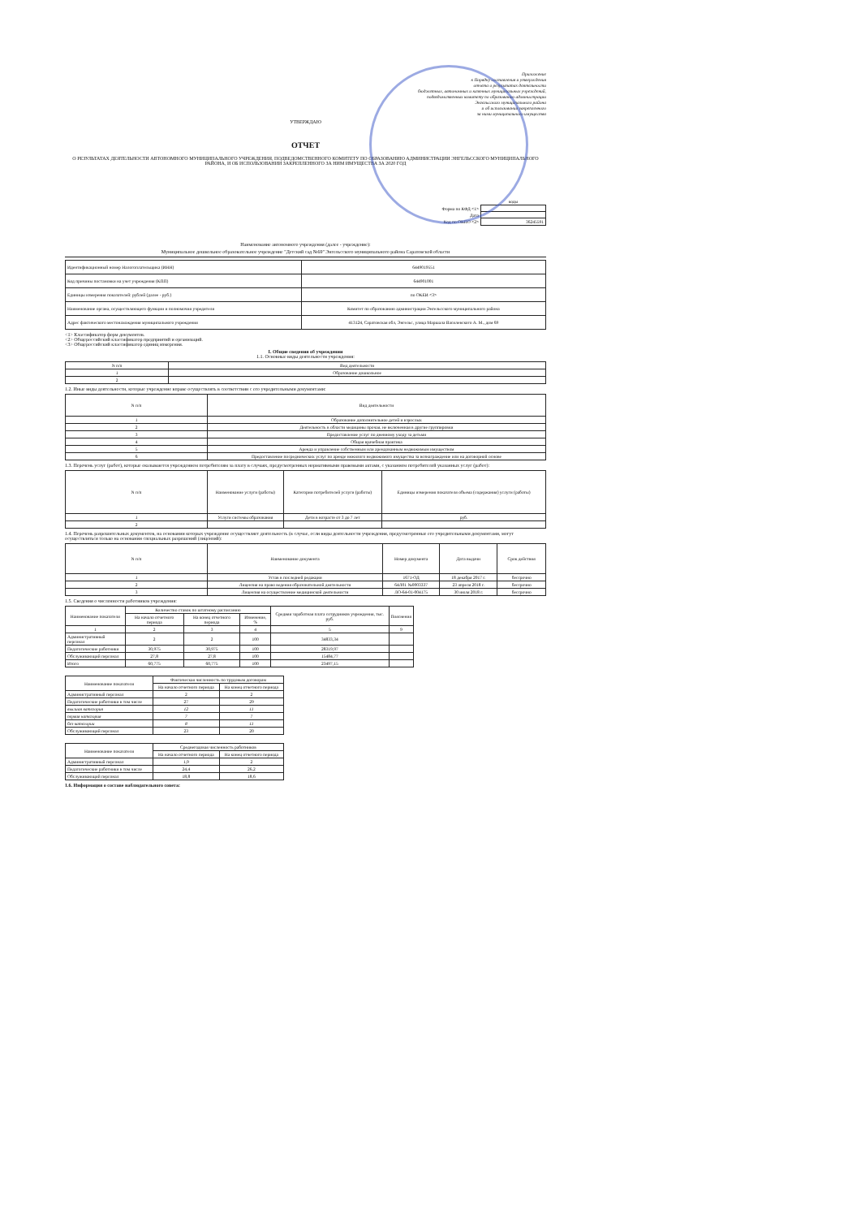Приложение
к Порядку составления и утверждения
отчета о результатах деятельности
бюджетных, автономных и казенных муниципальных учреждений,
подведомственных комитету по образованию администрации
Энгельсского муниципального района
и об использовании закрепленного
за ними муниципального имущества
УТВЕРЖДАЮ
ОТЧЕТ
О РЕЗУЛЬТАТАХ ДЕЯТЕЛЬНОСТИ АВТОНОМНОГО МУНИЦИПАЛЬНОГО УЧРЕЖДЕНИЯ, ПОДВЕДОМСТВЕННОГО КОМИТЕТУ ПО ОБРАЗОВАНИЮ АДМИНИСТРАЦИИ ЭНГЕЛЬССКОГО МУНИЦИПАЛЬНОГО РАЙОНА, И ОБ ИСПОЛЬЗОВАНИИ ЗАКРЕПЛЕННОГО ЗА НИМ ИМУЩЕСТВА ЗА 2020 ГОД
| | коды |
| Форма по КФД <1> | |
| Дата | |
| Код по ОКПО <2> | 36245591 |
Наименование автономного учреждения (далее - учреждение):
Муниципальное дошкольное образовательное учреждение "Детский сад №69" Энгельсского муниципального района Саратовской области
| Идентификационный номер Налогоплательщика (ИНН) | 6449019551 |
| Код причины постановки на учет учреждения (КПП) | 644901001 |
| Единицы измерения показателей: рублей (далее - руб.) | по ОКЕИ <3> |
| Наименование органа, осуществляющего функции и полномочия учредителя | Комитет по образованию администрации Энгельсского муниципального района |
| Адрес фактического местонахождения муниципального учреждения | 413124, Саратовская обл, Энгельс, улица Маршала Василевского А. М., дом 69 |
<1> Классификатор форм документов.
<2> Общероссийский классификатор предприятий и организаций.
<3> Общероссийский классификатор единиц измерения.
I. Общие сведения об учреждении
1.1. Основные виды деятельности учреждения:
| N п/п | Вид деятельности |
| --- | --- |
| 1 | Образование дошкольное |
| 2 | |
1.2. Иные виды деятельности, которые учреждение вправе осуществлять в соответствии с его учредительными документами:
| N п/п | Вид деятельности |
| --- | --- |
| 1 | Образование дополнительное детей и взрослых |
| 2 | Деятельность в области медицины прочая, не включенная в другие группировки |
| 3 | Предоставление услуг по дневному уходу за детьми |
| 4 | Общая врачебная практика |
| 5 | Аренда и управление собственным или арендованным недвижимым имуществом |
| 6 | Предоставление посреднических услуг по аренде нежилого недвижимого имущества за вознаграждение или на договорной основе |
1.3. Перечень услуг (работ), которые оказываются учреждением потребителям за плату в случаях, предусмотренных нормативными правовыми актами, с указанием потребителей указанных услуг (работ):
| N п/п | Наименование услуги (работы) | Категории потребителей услуги (работы) | Единицы измерения показателя объема (содержания) услуги (работы) |
| --- | --- | --- | --- |
| 1 | Услуги системы образования | Дети в возрасте от 3 до 7 лет | руб. |
| 2 | | | |
1.4. Перечень разрешительных документов, на основании которых учреждение осуществляет деятельность (в случае, если виды деятельности учреждения, предусмотренные его учредительными документами, могут осуществляться только на основании специальных разрешений (лицензий):
| N п/п | Наименование документа | Номер документа | Дата выдачи | Срок действия |
| --- | --- | --- | --- | --- |
| 1 | Устав в последней редакции | 1671-ОД | 18 декабря 2017 г. | бессрочно |
| 2 | Лицензия на право ведения образовательной деятельности | 64Л01 №0003337 | 23 апреля 2018 г. | бессрочно |
| 3 | Лицензия на осуществление медицинской деятельности | ЛО-64-01-004175 | 30 июля 2018 г. | бессрочно |
1.5. Сведения о численности работников учреждения:
| Наименование показателя | Количество ставок по штатному расписанию | | | Средняя заработная плата сотрудников учреждения, тыс. руб. | Пояснения |
| --- | --- | --- | --- | --- | --- |
| | На начало отчетного периода | На конец отчетного периода | Изменение, % | | |
| 1 | 2 | 3 | 4 | 5 | 9 |
| Административный персонал | 2 | 2 | 100 | 34833,34 | |
| Педагогические работники | 30,975 | 30,975 | 100 | 28319,97 | |
| Обслуживающий персонал | 27,8 | 27,8 | 100 | 15484,77 | |
| Итого | 60,775 | 60,775 | 100 | 23497,15 | |
| Наименование показателя | Фактическая численность по трудовым договорам | |
| --- | --- | --- |
| | На начало отчетного периода | На конец отчетного периода |
| Административный персонал | 2 | 2 |
| Педагогические работники в том числе | 27 | 29 |
| высшая категория | 12 | 11 |
| первая категория | 7 | 7 |
| без категории | 8 | 11 |
| Обслуживающий персонал | 23 | 20 |
| Наименование показателя | Среднегодовая численность работников | |
| --- | --- | --- |
| | На начало отчетного периода | На конец отчетного периода |
| Административный персонал | 1,9 | 2 |
| Педагогические работники в том числе | 24,4 | 26,2 |
| Обслуживающий персонал | 18,8 | 18,6 |
1.6. Информация о составе наблюдательного совета: